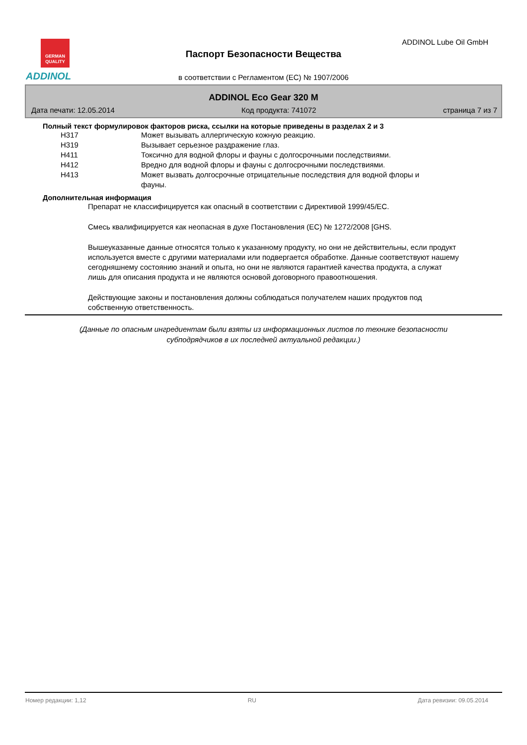GERMAN
QUALITY
ADDINOL
ADDINOL Lube Oil GmbH
Паспорт Безопасности Вещества
в соответствии с Регламентом (ЕС) № 1907/2006
ADDINOL Eco Gear 320 M
Дата печати: 12.05.2014 Код продукта: 741072 страница 7 из 7
Полный текст формулировок факторов риска, ссылки на которые приведены в разделах 2 и 3
| H317 | Может вызывать аллергическую кожную реакцию. |
| H319 | Вызывает серьезное раздражение глаз. |
| H411 | Токсично для водной флоры и фауны с долгосрочными последствиями. |
| H412 | Вредно для водной флоры и фауны с долгосрочными последствиями. |
| H413 | Может вызвать долгосрочные отрицательные последствия для водной флоры и фауны. |
Дополнительная информация
Препарат не классифицируется как опасный в соответствии с Директивой 1999/45/ЕС.
Смесь квалифицируется как неопасная в духе Постановления (ЕС) № 1272/2008 [GHS.
Вышеуказанные данные относятся только к указанному продукту, но они не действительны, если продукт используется вместе с другими материалами или подвергается обработке. Данные соответствуют нашему сегодняшнему состоянию знаний и опыта, но они не являются гарантией качества продукта, а служат лишь для описания продукта и не являются основой договорного правоотношения.
Действующие законы и постановления должны соблюдаться получателем наших продуктов под собственную ответственность.
(Данные по опасным ингредиентам были взяты из информационных листов по технике безопасности
субподрядчиков в их последней актуальной редакции.)
Номер редакции: 1,12 RU Дата ревизии: 09.05.2014